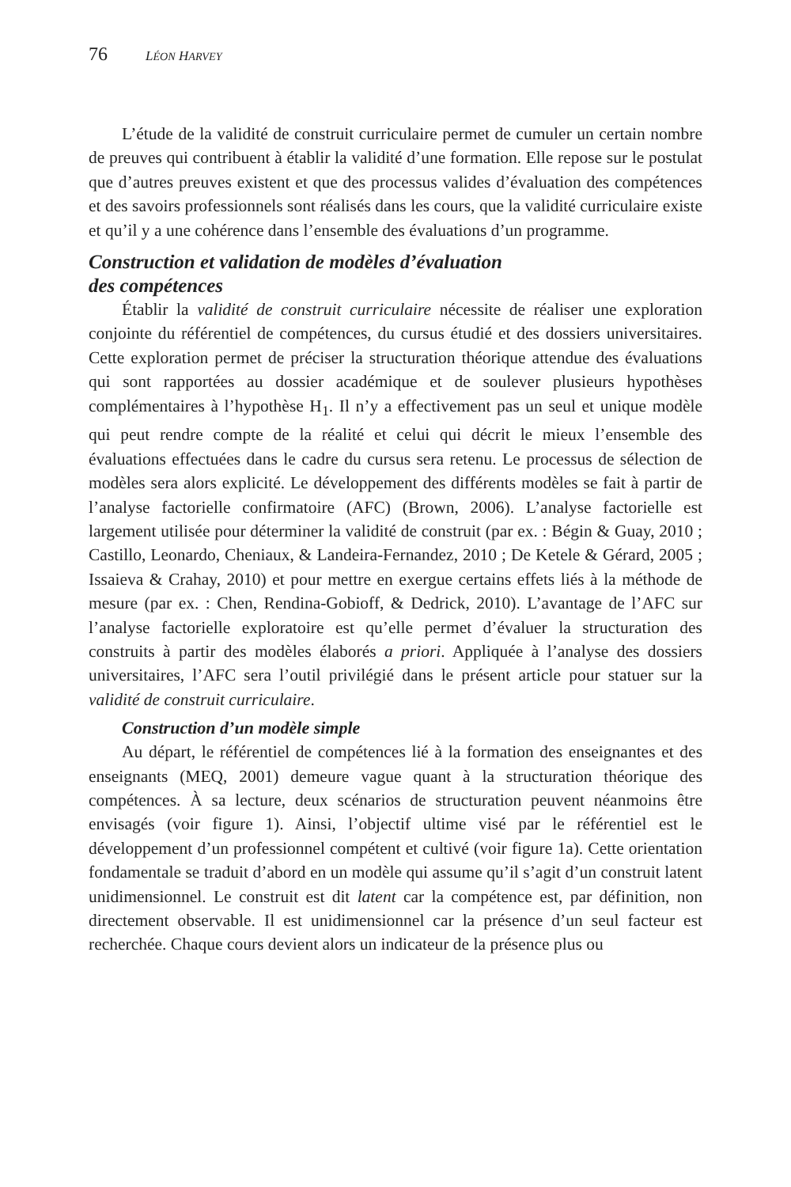76 LÉON HARVEY
L’étude de la validité de construit curriculaire permet de cumuler un certain nombre de preuves qui contribuent à établir la validité d’une formation. Elle repose sur le postulat que d’autres preuves existent et que des processus valides d’évaluation des compétences et des savoirs professionnels sont réalisés dans les cours, que la validité curriculaire existe et qu’il y a une cohérence dans l’ensemble des évaluations d’un programme.
Construction et validation de modèles d’évaluation
des compétences
Établir la validité de construit curriculaire nécessite de réaliser une exploration conjointe du référentiel de compétences, du cursus étudié et des dossiers universitaires. Cette exploration permet de préciser la structuration théorique attendue des évaluations qui sont rapportées au dossier académique et de soulever plusieurs hypothèses complémentaires à l’hypothèse H<sub>1</sub>. Il n’y a effectivement pas un seul et unique modèle qui peut rendre compte de la réalité et celui qui décrit le mieux l’ensemble des évaluations effectuées dans le cadre du cursus sera retenu. Le processus de sélection de modèles sera alors explicité. Le développement des différents modèles se fait à partir de l’analyse factorielle confirmatoire (AFC) (Brown, 2006). L’analyse factorielle est largement utilisée pour déterminer la validité de construit (par ex. : Bégin & Guay, 2010 ; Castillo, Leonardo, Cheniaux, & Landeira-Fernandez, 2010 ; De Ketele & Gérard, 2005 ; Issaieva & Crahay, 2010) et pour mettre en exergue certains effets liés à la méthode de mesure (par ex. : Chen, Rendina-Gobioff, & Dedrick, 2010). L’avantage de l’AFC sur l’analyse factorielle exploratoire est qu’elle permet d’évaluer la structuration des construits à partir des modèles élaborés a priori. Appliquée à l’analyse des dossiers universitaires, l’AFC sera l’outil privilégié dans le présent article pour statuer sur la validité de construit curriculaire.
Construction d’un modèle simple
Au départ, le référentiel de compétences lié à la formation des enseignantes et des enseignants (MEQ, 2001) demeure vague quant à la structuration théorique des compétences. À sa lecture, deux scénarios de structuration peuvent néanmoins être envisagés (voir figure 1). Ainsi, l’objectif ultime visé par le référentiel est le développement d’un professionnel compétent et cultivé (voir figure 1a). Cette orientation fondamentale se traduit d’abord en un modèle qui assume qu’il s’agit d’un construit latent unidimensionnel. Le construit est dit latent car la compétence est, par définition, non directement observable. Il est unidimensionnel car la présence d’un seul facteur est recherchée. Chaque cours devient alors un indicateur de la présence plus ou